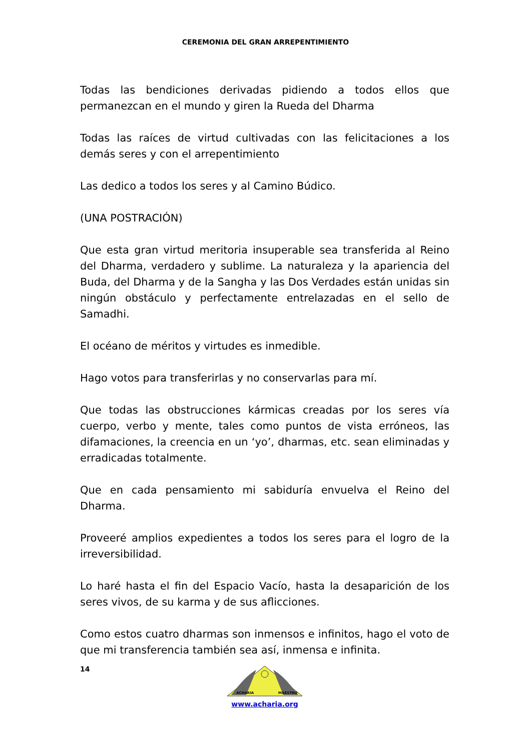CEREMONIA DEL GRAN ARREPENTIMIENTO
Todas las bendiciones derivadas pidiendo a todos ellos que permanezcan en el mundo y giren la Rueda del Dharma
Todas las raíces de virtud cultivadas con las felicitaciones a los demás seres y con el arrepentimiento
Las dedico a todos los seres y al Camino Búdico.
(UNA POSTRACIÓN)
Que esta gran virtud meritoria insuperable sea transferida al Reino del Dharma, verdadero y sublime. La naturaleza y la apariencia del Buda, del Dharma y de la Sangha y las Dos Verdades están unidas sin ningún obstáculo y perfectamente entrelazadas en el sello de Samadhi.
El océano de méritos y virtudes es inmedible.
Hago votos para transferirlas y no conservarlas para mí.
Que todas las obstrucciones kármicas creadas por los seres vía cuerpo, verbo y mente, tales como puntos de vista erróneos, las difamaciones, la creencia en un ‘yo’, dharmas, etc. sean eliminadas y erradicadas totalmente.
Que en cada pensamiento mi sabiduría envuelva el Reino del Dharma.
Proveeré amplios expedientes a todos los seres para el logro de la irreversibilidad.
Lo haré hasta el fin del Espacio Vacío, hasta la desaparición de los seres vivos, de su karma y de sus aflicciones.
Como estos cuatro dharmas son inmensos e infinitos, hago el voto de que mi transferencia también sea así, inmensa e infinita.
14
ACHARIA
MAESTRO
www.acharia.org